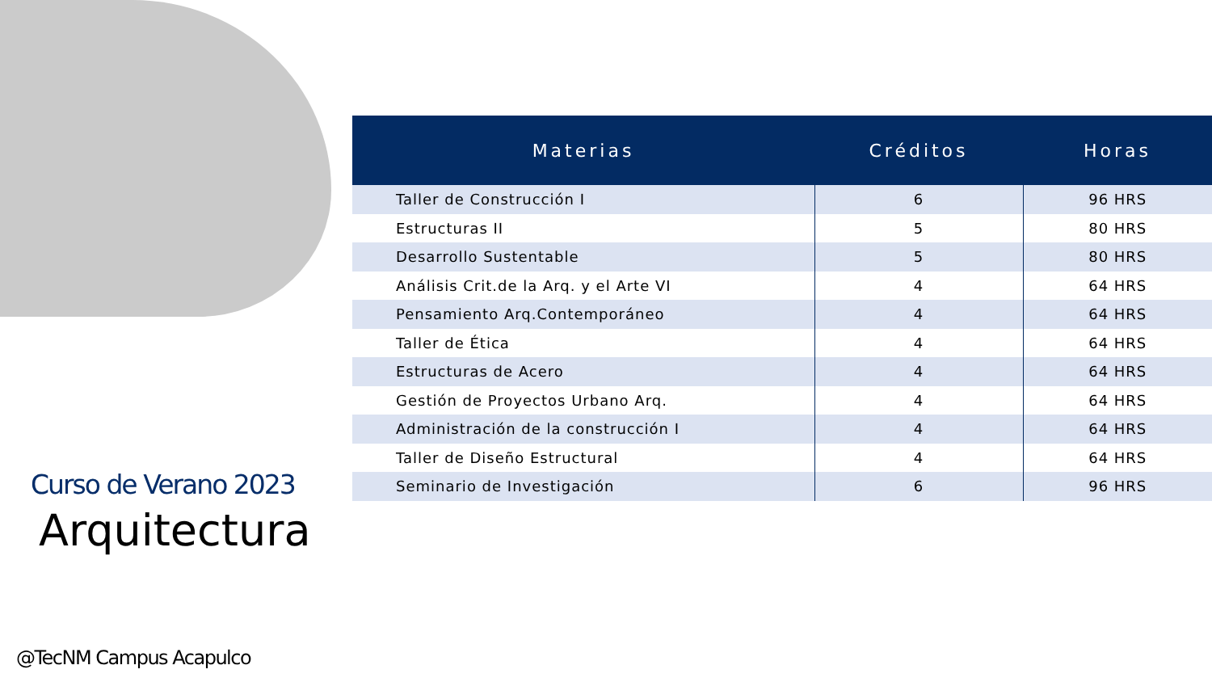Curso de Verano 2023
Arquitectura
@TecNM Campus Acapulco
| Materias | Créditos | Horas |
| --- | --- | --- |
| Taller de Construcción I | 6 | 96 HRS |
| Estructuras II | 5 | 80 HRS |
| Desarrollo Sustentable | 5 | 80 HRS |
| Análisis Crit.de la Arq. y el Arte VI | 4 | 64 HRS |
| Pensamiento Arq.Contemporáneo | 4 | 64 HRS |
| Taller de Ética | 4 | 64 HRS |
| Estructuras de Acero | 4 | 64 HRS |
| Gestión de Proyectos Urbano Arq. | 4 | 64 HRS |
| Administración de la construcción I | 4 | 64 HRS |
| Taller de Diseño Estructural | 4 | 64 HRS |
| Seminario de Investigación | 6 | 96 HRS |